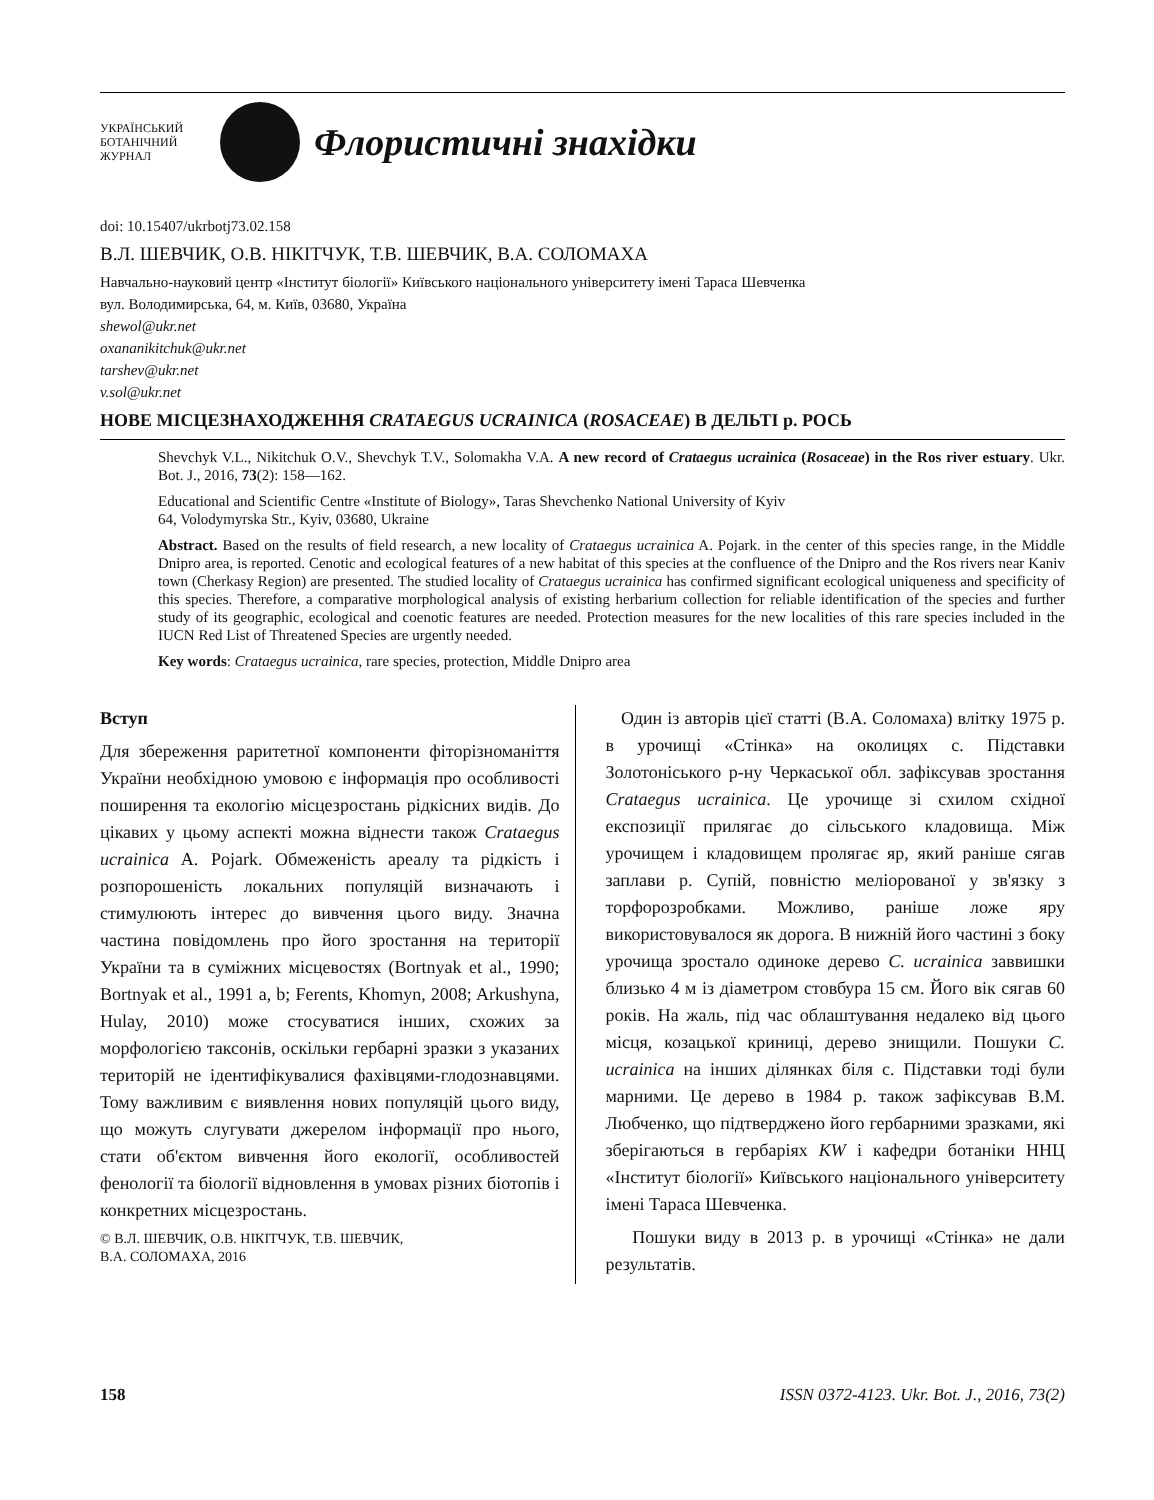УКРАЇНСЬКИЙ
БОТАНІЧНИЙ
ЖУРНАЛ
Флористичні знахідки
doi: 10.15407/ukrbotj73.02.158
В.Л. ШЕВЧИК, О.В. НІКІТЧУК, Т.В. ШЕВЧИК, В.А. СОЛОМАХА
Навчально-науковий центр «Інститут біології» Київського національного університету імені Тараса Шевченка
вул. Володимирська, 64, м. Київ, 03680, Україна
shewol@ukr.net
oxananikitchuk@ukr.net
tarshev@ukr.net
v.sol@ukr.net
НОВЕ МІСЦЕЗНАХОДЖЕННЯ CRATAEGUS UCRAINICA (ROSACEAE) В ДЕЛЬТІ р. РОСЬ
Shevchyk V.L., Nikitchuk O.V., Shevchyk T.V., Solomakha V.A. A new record of Crataegus ucrainica (Rosaceae) in the Ros river estuary. Ukr. Bot. J., 2016, 73(2): 158—162.
Educational and Scientific Centre «Institute of Biology», Taras Shevchenko National University of Kyiv
64, Volodymyrska Str., Kyiv, 03680, Ukraine
Abstract. Based on the results of field research, a new locality of Crataegus ucrainica A. Pojark. in the center of this species range, in the Middle Dnipro area, is reported. Cenotic and ecological features of a new habitat of this species at the confluence of the Dnipro and the Ros rivers near Kaniv town (Cherkasy Region) are presented. The studied locality of Crataegus ucrainica has confirmed significant ecological uniqueness and specificity of this species. Therefore, a comparative morphological analysis of existing herbarium collection for reliable identification of the species and further study of its geographic, ecological and coenotic features are needed. Protection measures for the new localities of this rare species included in the IUCN Red List of Threatened Species are urgently needed.
Key words: Crataegus ucrainica, rare species, protection, Middle Dnipro area
Вступ
Для збереження раритетної компоненти фіторізноманіття України необхідною умовою є інформація про особливості поширення та екологію місцезростань рідкісних видів. До цікавих у цьому аспекті можна віднести також Crataegus ucrainica A. Pojark. Обмеженість ареалу та рідкість і розпорошеність локальних популяцій визначають і стимулюють інтерес до вивчення цього виду. Значна частина повідомлень про його зростання на території України та в суміжних місцевостях (Bortnyak et al., 1990; Bortnyak et al., 1991 a, b; Ferents, Khomyn, 2008; Arkushyna, Hulay, 2010) може стосуватися інших, схожих за морфологією таксонів, оскільки гербарні зразки з указаних територій не ідентифікувалися фахівцями-глодознавцями. Тому важливим є виявлення нових популяцій цього виду, що можуть слугувати джерелом інформації про нього, стати об'єктом вивчення його екології, особливостей фенології та біології відновлення в умовах різних біотопів і конкретних місцезростань.
© В.Л. ШЕВЧИК, О.В. НІКІТЧУК, Т.В. ШЕВЧИК,
В.А. СОЛОМАХА, 2016
Один із авторів цієї статті (В.А. Соломаха) влітку 1975 р. в урочищі «Стінка» на околицях с. Підставки Золотоніського р-ну Черкаської обл. зафіксував зростання Crataegus ucrainica. Це урочище зі схилом східної експозиції прилягає до сільського кладовища. Між урочищем і кладовищем пролягає яр, який раніше сягав заплави р. Супій, повністю меліорованої у зв'язку з торфорозробками. Можливо, раніше ложе яру використовувалося як дорога. В нижній його частині з боку урочища зростало одиноке дерево C. ucrainica заввишки близько 4 м із діаметром стовбура 15 см. Його вік сягав 60 років. На жаль, під час облаштування недалеко від цього місця, козацької криниці, дерево знищили. Пошуки C. ucrainica на інших ділянках біля с. Підставки тоді були марними. Це дерево в 1984 р. також зафіксував В.М. Любченко, що підтверджено його гербарними зразками, які зберігаються в гербаріях KW і кафедри ботаніки ННЦ «Інститут біології» Київського національного університету імені Тараса Шевченка.
Пошуки виду в 2013 р. в урочищі «Стінка» не дали результатів.
158 ISSN 0372-4123. Ukr. Bot. J., 2016, 73(2)